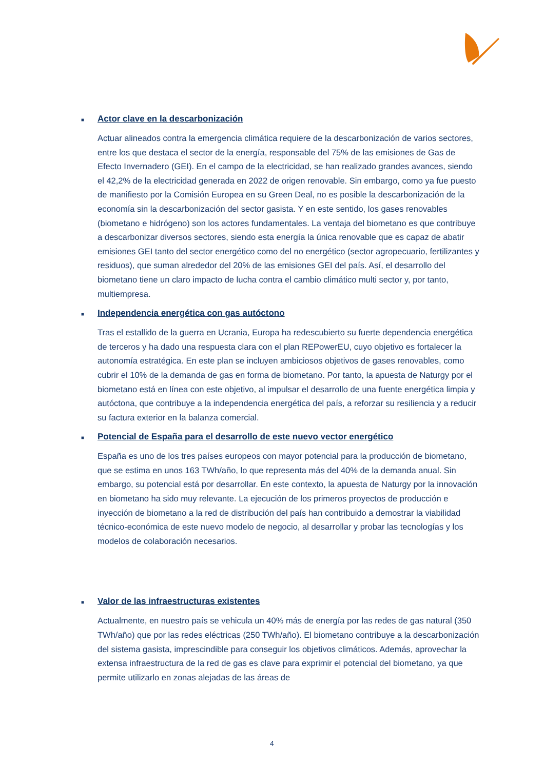■
Actor clave en la descarbonización
Actuar alineados contra la emergencia climática requiere de la descarbonización de varios sectores, entre los que destaca el sector de la energía, responsable del 75% de las emisiones de Gas de Efecto Invernadero (GEI). En el campo de la electricidad, se han realizado grandes avances, siendo el 42,2% de la electricidad generada en 2022 de origen renovable. Sin embargo, como ya fue puesto de manifiesto por la Comisión Europea en su Green Deal, no es posible la descarbonización de la economía sin la descarbonización del sector gasista. Y en este sentido, los gases renovables (biometano e hidrógeno) son los actores fundamentales. La ventaja del biometano es que contribuye a descarbonizar diversos sectores, siendo esta energía la única renovable que es capaz de abatir emisiones GEI tanto del sector energético como del no energético (sector agropecuario, fertilizantes y residuos), que suman alrededor del 20% de las emisiones GEI del país. Así, el desarrollo del biometano tiene un claro impacto de lucha contra el cambio climático multi sector y, por tanto, multiempresa.
■
Independencia energética con gas autóctono
Tras el estallido de la guerra en Ucrania, Europa ha redescubierto su fuerte dependencia energética de terceros y ha dado una respuesta clara con el plan REPowerEU, cuyo objetivo es fortalecer la autonomía estratégica. En este plan se incluyen ambiciosos objetivos de gases renovables, como cubrir el 10% de la demanda de gas en forma de biometano. Por tanto, la apuesta de Naturgy por el biometano está en línea con este objetivo, al impulsar el desarrollo de una fuente energética limpia y autóctona, que contribuye a la independencia energética del país, a reforzar su resiliencia y a reducir su factura exterior en la balanza comercial.
■
Potencial de España para el desarrollo de este nuevo vector energético
España es uno de los tres países europeos con mayor potencial para la producción de biometano, que se estima en unos 163 TWh/año, lo que representa más del 40% de la demanda anual. Sin embargo, su potencial está por desarrollar. En este contexto, la apuesta de Naturgy por la innovación en biometano ha sido muy relevante. La ejecución de los primeros proyectos de producción e inyección de biometano a la red de distribución del país han contribuido a demostrar la viabilidad técnico-económica de este nuevo modelo de negocio, al desarrollar y probar las tecnologías y los modelos de colaboración necesarios.
■
Valor de las infraestructuras existentes
Actualmente, en nuestro país se vehicula un 40% más de energía por las redes de gas natural (350 TWh/año) que por las redes eléctricas (250 TWh/año). El biometano contribuye a la descarbonización del sistema gasista, imprescindible para conseguir los objetivos climáticos. Además, aprovechar la extensa infraestructura de la red de gas es clave para exprimir el potencial del biometano, ya que permite utilizarlo en zonas alejadas de las áreas de
4